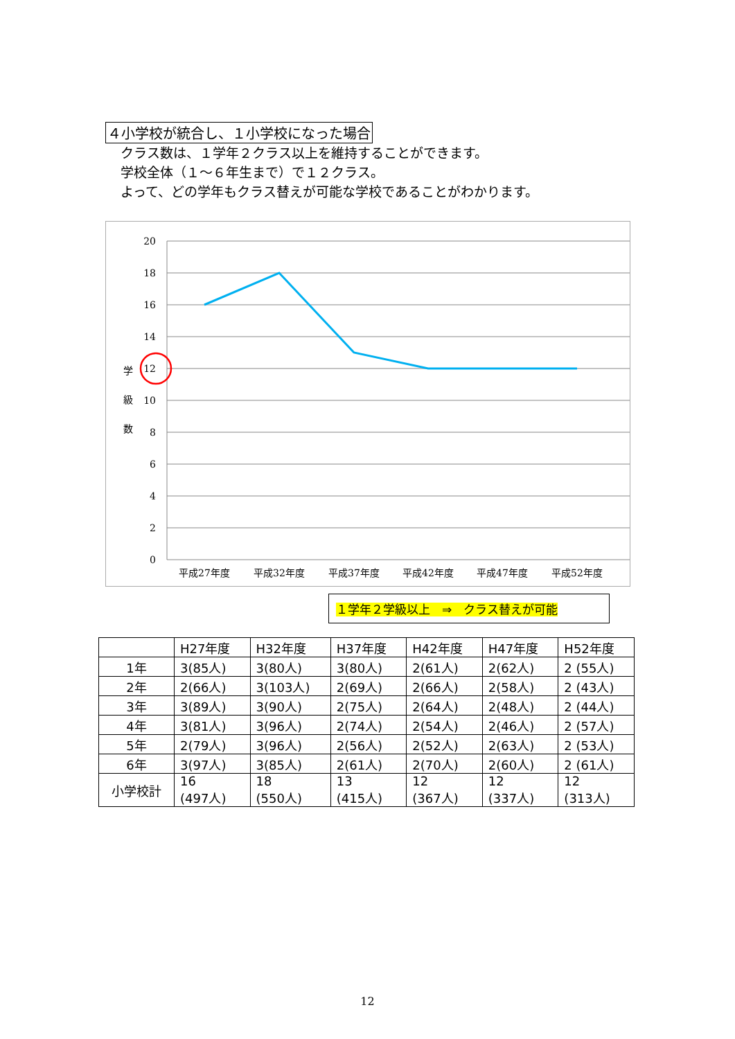４小学校が統合し、１小学校になった場合
クラス数は、１学年２クラス以上を維持することができます。
学校全体（１～６年生まで）で１２クラス。
よって、どの学年もクラス替えが可能な学校であることがわかります。
20
18
16
14
12
10
8
6
4
2
0
学
級
数
平成27年度
平成32年度
平成37年度
平成42年度
平成47年度
平成52年度
１学年２学級以上　⇒　クラス替えが可能
| | H27年度 | H32年度 | H37年度 | H42年度 | H47年度 | H52年度 |
| --- | --- | --- | --- | --- | --- | --- |
| 1年 | 3(85人) | 3(80人) | 3(80人) | 2(61人) | 2(62人) | 2 (55人) |
| 2年 | 2(66人) | 3(103人) | 2(69人) | 2(66人) | 2(58人) | 2 (43人) |
| 3年 | 3(89人) | 3(90人) | 2(75人) | 2(64人) | 2(48人) | 2 (44人) |
| 4年 | 3(81人) | 3(96人) | 2(74人) | 2(54人) | 2(46人) | 2 (57人) |
| 5年 | 2(79人) | 3(96人) | 2(56人) | 2(52人) | 2(63人) | 2 (53人) |
| 6年 | 3(97人) | 3(85人) | 2(61人) | 2(70人) | 2(60人) | 2 (61人) |
| 小学校計 | 16 (497人) | 18 (550人) | 13 (415人) | 12 (367人) | 12 (337人) | 12 (313人) |
12